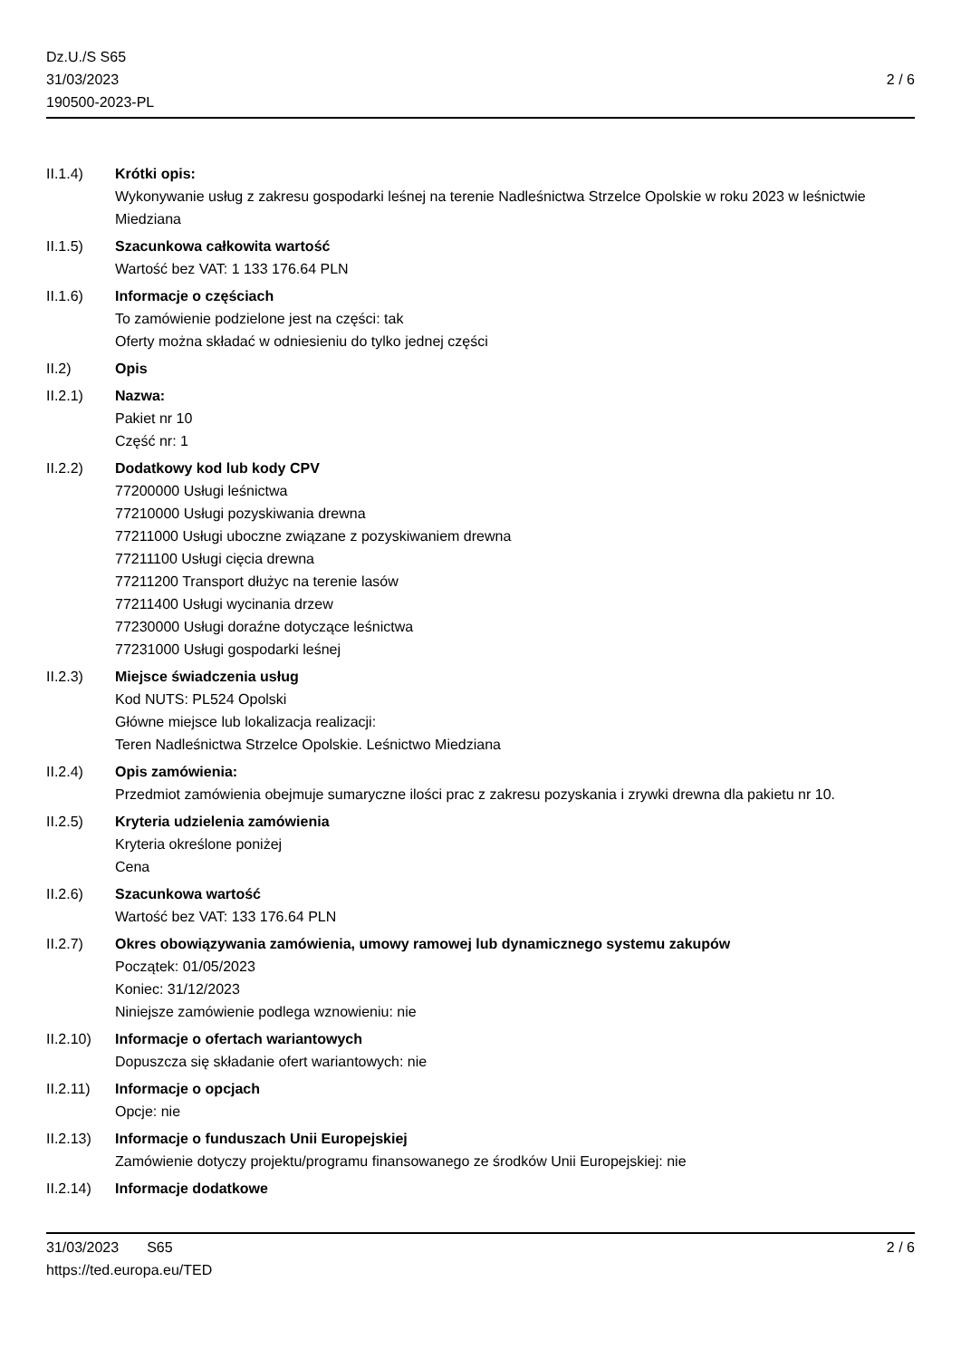Dz.U./S S65
31/03/2023
190500-2023-PL
2 / 6
II.1.4) Krótki opis:
Wykonywanie usług z zakresu gospodarki leśnej na terenie Nadleśnictwa Strzelce Opolskie w roku 2023 w leśnictwie Miedziana
II.1.5) Szacunkowa całkowita wartość
Wartość bez VAT: 1 133 176.64 PLN
II.1.6) Informacje o częściach
To zamówienie podzielone jest na części: tak
Oferty można składać w odniesieniu do tylko jednej części
II.2) Opis
II.2.1) Nazwa:
Pakiet nr 10
Część nr: 1
II.2.2) Dodatkowy kod lub kody CPV
77200000 Usługi leśnictwa
77210000 Usługi pozyskiwania drewna
77211000 Usługi uboczne związane z pozyskiwaniem drewna
77211100 Usługi cięcia drewna
77211200 Transport dłużyc na terenie lasów
77211400 Usługi wycinania drzew
77230000 Usługi doraźne dotyczące leśnictwa
77231000 Usługi gospodarki leśnej
II.2.3) Miejsce świadczenia usług
Kod NUTS: PL524 Opolski
Główne miejsce lub lokalizacja realizacji:
Teren Nadleśnictwa Strzelce Opolskie. Leśnictwo Miedziana
II.2.4) Opis zamówienia:
Przedmiot zamówienia obejmuje sumaryczne ilości prac z zakresu pozyskania i zrywki drewna dla pakietu nr 10.
II.2.5) Kryteria udzielenia zamówienia
Kryteria określone poniżej
Cena
II.2.6) Szacunkowa wartość
Wartość bez VAT: 133 176.64 PLN
II.2.7) Okres obowiązywania zamówienia, umowy ramowej lub dynamicznego systemu zakupów
Początek: 01/05/2023
Koniec: 31/12/2023
Niniejsze zamówienie podlega wznowieniu: nie
II.2.10)
Informacje o ofertach wariantowych
Dopuszcza się składanie ofert wariantowych: nie
II.2.11)
Informacje o opcjach
Opcje: nie
II.2.13)
Informacje o funduszach Unii Europejskiej
Zamówienie dotyczy projektu/programu finansowanego ze środków Unii Europejskiej: nie
II.2.14)
Informacje dodatkowe
31/03/2023 S65 2 / 6
https://ted.europa.eu/TED